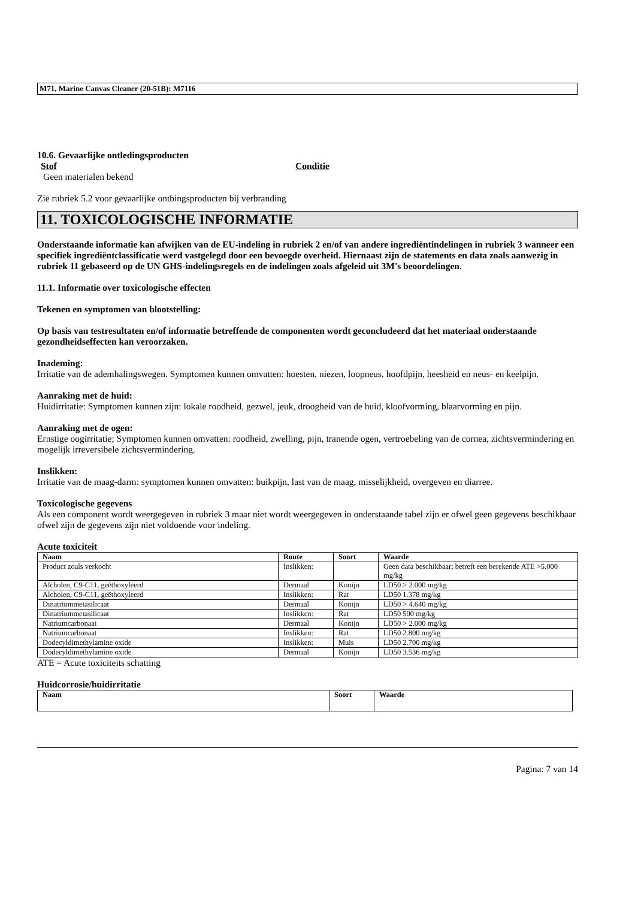M71, Marine Canvas Cleaner (20-51B): M7116
10.6. Gevaarlijke ontledingsproducten
Stof Conditie
Geen materialen bekend
Zie rubriek 5.2 voor gevaarlijke ontbingsproducten bij verbranding
11. TOXICOLOGISCHE INFORMATIE
Onderstaande informatie kan afwijken van de EU-indeling in rubriek 2 en/of van andere ingrediëntindelingen in rubriek 3 wanneer een specifiek ingrediëntclassificatie werd vastgelegd door een bevoegde overheid. Hiernaast zijn de statements en data zoals aanwezig in rubriek 11 gebaseerd op de UN GHS-indelingsregels en de indelingen zoals afgeleid uit 3M's beoordelingen.
11.1. Informatie over toxicologische effecten
Tekenen en symptomen van blootstelling:
Op basis van testresultaten en/of informatie betreffende de componenten wordt geconcludeerd dat het materiaal onderstaande gezondheidseffecten kan veroorzaken.
Inademing:
Irritatie van de ademhalingswegen. Symptomen kunnen omvatten: hoesten, niezen, loopneus, hoofdpijn, heesheid en neus- en keelpijn.
Aanraking met de huid:
Huidirritatie: Symptomen kunnen zijn: lokale roodheid, gezwel, jeuk, droogheid van de huid, kloofvorming, blaarvorming en pijn.
Aanraking met de ogen:
Ernstige oogirritatie; Symptomen kunnen omvatten: roodheid, zwelling, pijn, tranende ogen, vertroebeling van de cornea, zichtsvermindering en mogelijk irreversibele zichtsvermindering.
Inslikken:
Irritatie van de maag-darm: symptomen kunnen omvatten: buikpijn, last van de maag, misselijkheid, overgeven en diarree.
Toxicologische gegevens
Als een component wordt weergegeven in rubriek 3 maar niet wordt weergegeven in onderstaande tabel zijn er ofwel geen gegevens beschikbaar ofwel zijn de gegevens zijn niet voldoende voor indeling.
Acute toxiciteit
| Naam | Route | Soort | Waarde |
| --- | --- | --- | --- |
| Product zoals verkocht | Inslikken: | | Geen data beschikbaar; betreft een berekende ATE >5.000 mg/kg |
| Alcholen, C9-C11, geëthoxyleerd | Dermaal | Konijn | LD50 > 2.000 mg/kg |
| Alcholen, C9-C11, geëthoxyleerd | Inslikken: | Rat | LD50 1.378 mg/kg |
| Dinatriummetasilicaat | Dermaal | Konijn | LD50 > 4.640 mg/kg |
| Dinatriummetasilicaat | Inslikken: | Rat | LD50 500 mg/kg |
| Natriumcarbonaat | Dermaal | Konijn | LD50 > 2.000 mg/kg |
| Natriumcarbonaat | Inslikken: | Rat | LD50 2.800 mg/kg |
| Dodecyldimethylamine oxide | Inslikken: | Muis | LD50 2.700 mg/kg |
| Dodecyldimethylamine oxide | Dermaal | Konijn | LD50 3.536 mg/kg |
ATE = Acute toxiciteits schatting
Huidcorrosie/huidirritatie
| Naam | Soort | Waarde |
| --- | --- | --- |
Pagina: 7 van 14